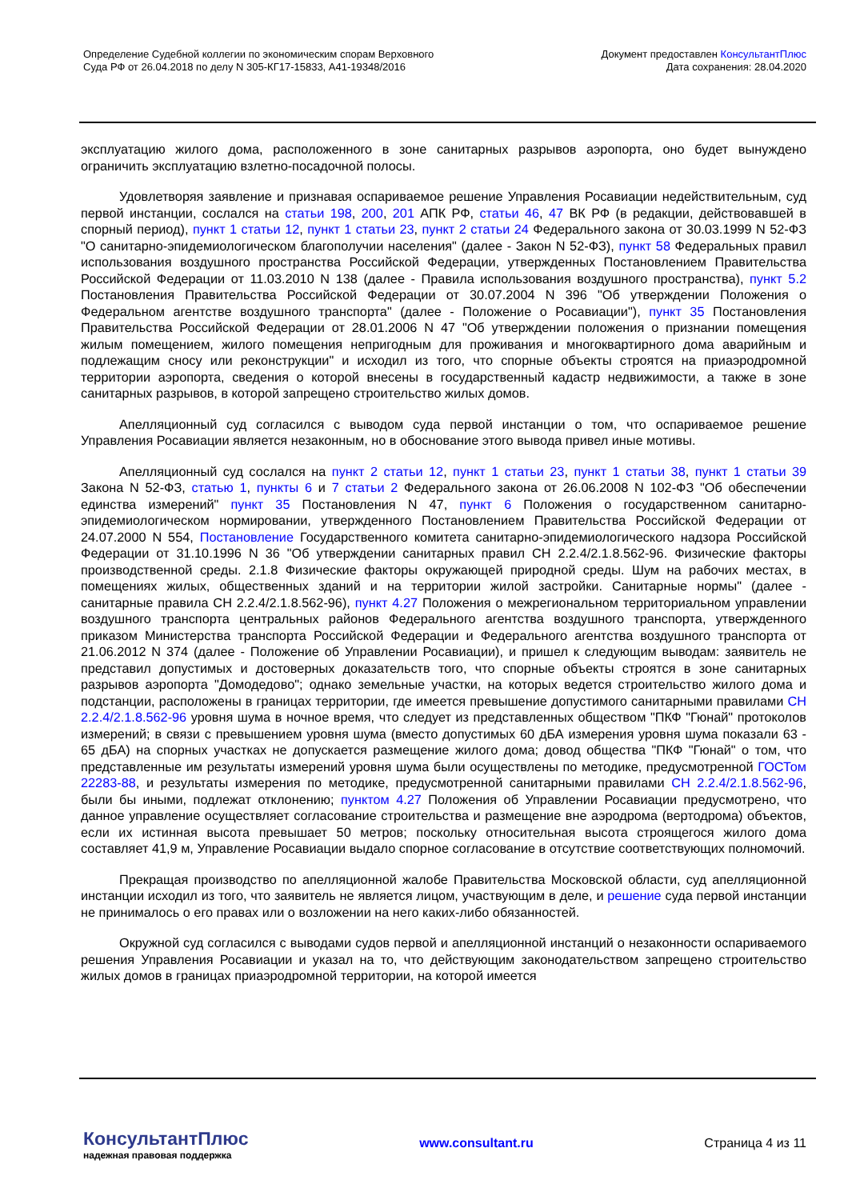Определение Судебной коллегии по экономическим спорам Верховного
Суда РФ от 26.04.2018 по делу N 305-КГ17-15833, А41-19348/2016
Документ предоставлен КонсультантПлюс
Дата сохранения: 28.04.2020
эксплуатацию жилого дома, расположенного в зоне санитарных разрывов аэропорта, оно будет вынуждено ограничить эксплуатацию взлетно-посадочной полосы.
Удовлетворяя заявление и признавая оспариваемое решение Управления Росавиации недействительным, суд первой инстанции, сослался на статьи 198, 200, 201 АПК РФ, статьи 46, 47 ВК РФ (в редакции, действовавшей в спорный период), пункт 1 статьи 12, пункт 1 статьи 23, пункт 2 статьи 24 Федерального закона от 30.03.1999 N 52-ФЗ "О санитарно-эпидемиологическом благополучии населения" (далее - Закон N 52-ФЗ), пункт 58 Федеральных правил использования воздушного пространства Российской Федерации, утвержденных Постановлением Правительства Российской Федерации от 11.03.2010 N 138 (далее - Правила использования воздушного пространства), пункт 5.2 Постановления Правительства Российской Федерации от 30.07.2004 N 396 "Об утверждении Положения о Федеральном агентстве воздушного транспорта" (далее - Положение о Росавиации"), пункт 35 Постановления Правительства Российской Федерации от 28.01.2006 N 47 "Об утверждении положения о признании помещения жилым помещением, жилого помещения непригодным для проживания и многоквартирного дома аварийным и подлежащим сносу или реконструкции" и исходил из того, что спорные объекты строятся на приаэродромной территории аэропорта, сведения о которой внесены в государственный кадастр недвижимости, а также в зоне санитарных разрывов, в которой запрещено строительство жилых домов.
Апелляционный суд согласился с выводом суда первой инстанции о том, что оспариваемое решение Управления Росавиации является незаконным, но в обоснование этого вывода привел иные мотивы.
Апелляционный суд сослался на пункт 2 статьи 12, пункт 1 статьи 23, пункт 1 статьи 38, пункт 1 статьи 39 Закона N 52-ФЗ, статью 1, пункты 6 и 7 статьи 2 Федерального закона от 26.06.2008 N 102-ФЗ "Об обеспечении единства измерений" пункт 35 Постановления N 47, пункт 6 Положения о государственном санитарно-эпидемиологическом нормировании, утвержденного Постановлением Правительства Российской Федерации от 24.07.2000 N 554, Постановление Государственного комитета санитарно-эпидемиологического надзора Российской Федерации от 31.10.1996 N 36 "Об утверждении санитарных правил СН 2.2.4/2.1.8.562-96. Физические факторы производственной среды. 2.1.8 Физические факторы окружающей природной среды. Шум на рабочих местах, в помещениях жилых, общественных зданий и на территории жилой застройки. Санитарные нормы" (далее - санитарные правила СН 2.2.4/2.1.8.562-96), пункт 4.27 Положения о межрегиональном территориальном управлении воздушного транспорта центральных районов Федерального агентства воздушного транспорта, утвержденного приказом Министерства транспорта Российской Федерации и Федерального агентства воздушного транспорта от 21.06.2012 N 374 (далее - Положение об Управлении Росавиации), и пришел к следующим выводам: заявитель не представил допустимых и достоверных доказательств того, что спорные объекты строятся в зоне санитарных разрывов аэропорта "Домодедово"; однако земельные участки, на которых ведется строительство жилого дома и подстанции, расположены в границах территории, где имеется превышение допустимого санитарными правилами СН 2.2.4/2.1.8.562-96 уровня шума в ночное время, что следует из представленных обществом "ПКФ "Гюнай" протоколов измерений; в связи с превышением уровня шума (вместо допустимых 60 дБА измерения уровня шума показали 63 - 65 дБА) на спорных участках не допускается размещение жилого дома; довод общества "ПКФ "Гюнай" о том, что представленные им результаты измерений уровня шума были осуществлены по методике, предусмотренной ГОСТом 22283-88, и результаты измерения по методике, предусмотренной санитарными правилами СН 2.2.4/2.1.8.562-96, были бы иными, подлежат отклонению; пунктом 4.27 Положения об Управлении Росавиации предусмотрено, что данное управление осуществляет согласование строительства и размещение вне аэродрома (вертодрома) объектов, если их истинная высота превышает 50 метров; поскольку относительная высота строящегося жилого дома составляет 41,9 м, Управление Росавиации выдало спорное согласование в отсутствие соответствующих полномочий.
Прекращая производство по апелляционной жалобе Правительства Московской области, суд апелляционной инстанции исходил из того, что заявитель не является лицом, участвующим в деле, и решение суда первой инстанции не принималось о его правах или о возложении на него каких-либо обязанностей.
Окружной суд согласился с выводами судов первой и апелляционной инстанций о незаконности оспариваемого решения Управления Росавиации и указал на то, что действующим законодательством запрещено строительство жилых домов в границах приаэродромной территории, на которой имеется
КонсультантПлюс
надежная правовая поддержка
www.consultant.ru Страница 4 из 11